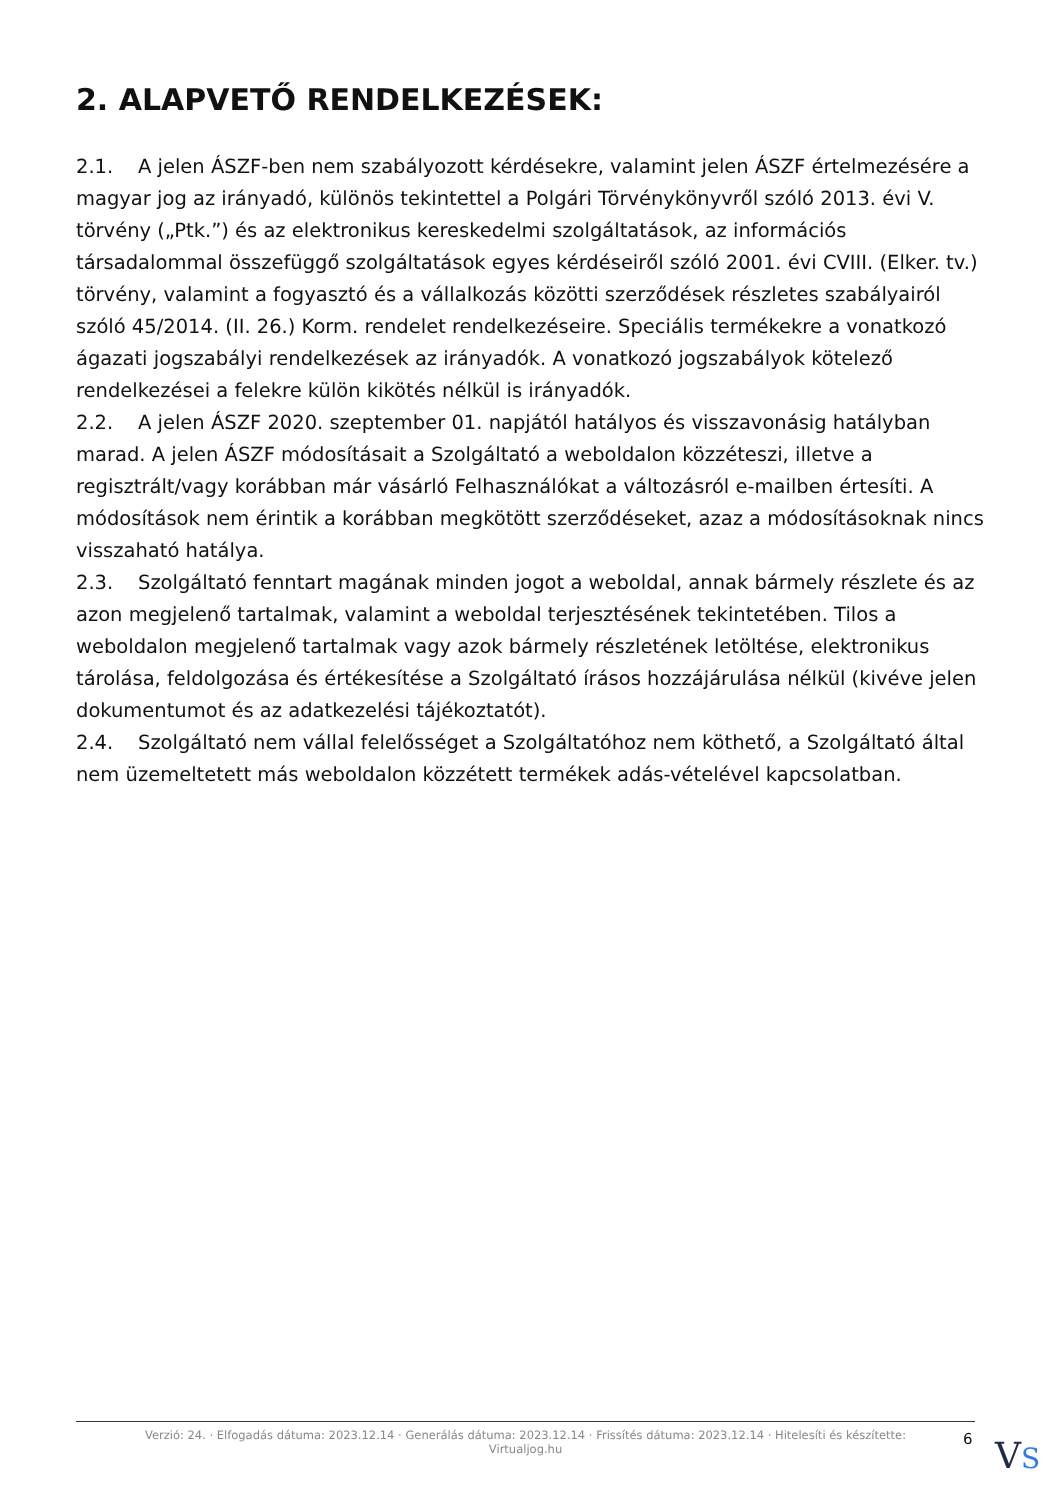2. ALAPVETŐ RENDELKEZÉSEK:
2.1. A jelen ÁSZF-ben nem szabályozott kérdésekre, valamint jelen ÁSZF értelmezésére a magyar jog az irányadó, különös tekintettel a Polgári Törvénykönyvről szóló 2013. évi V. törvény („Ptk.”) és az elektronikus kereskedelmi szolgáltatások, az információs társadalommal összefüggő szolgáltatások egyes kérdéseiről szóló 2001. évi CVIII. (Elker. tv.) törvény, valamint a fogyasztó és a vállalkozás közötti szerződések részletes szabályairól szóló 45/2014. (II. 26.) Korm. rendelet rendelkezéseire. Speciális termékekre a vonatkozó ágazati jogszabályi rendelkezések az irányadók. A vonatkozó jogszabályok kötelező rendelkezései a felekre külön kikötés nélkül is irányadók.
2.2. A jelen ÁSZF 2020. szeptember 01. napjától hatályos és visszavonásig hatályban marad. A jelen ÁSZF módosításait a Szolgáltató a weboldalon közzéteszi, illetve a regisztrált/vagy korábban már vásárló Felhasználókat a változásról e-mailben értesíti. A módosítások nem érintik a korábban megkötött szerződéseket, azaz a módosításoknak nincs visszaható hatálya.
2.3. Szolgáltató fenntart magának minden jogot a weboldal, annak bármely részlete és az azon megjelenő tartalmak, valamint a weboldal terjesztésének tekintetében. Tilos a weboldalon megjelenő tartalmak vagy azok bármely részletének letöltése, elektronikus tárolása, feldolgozása és értékesítése a Szolgáltató írásos hozzájárulása nélkül (kivéve jelen dokumentumot és az adatkezelési tájékoztatót).
2.4. Szolgáltató nem vállal felelősséget a Szolgáltatóhoz nem köthető, a Szolgáltató által nem üzemeltetett más weboldalon közzétett termékek adás-vételével kapcsolatban.
Verzió: 24. · Elfogadás dátuma: 2023.12.14 · Generálás dátuma: 2023.12.14 · Frissítés dátuma: 2023.12.14 · Hitelesíti és készítette:
Virtualjog.hu
6 VS